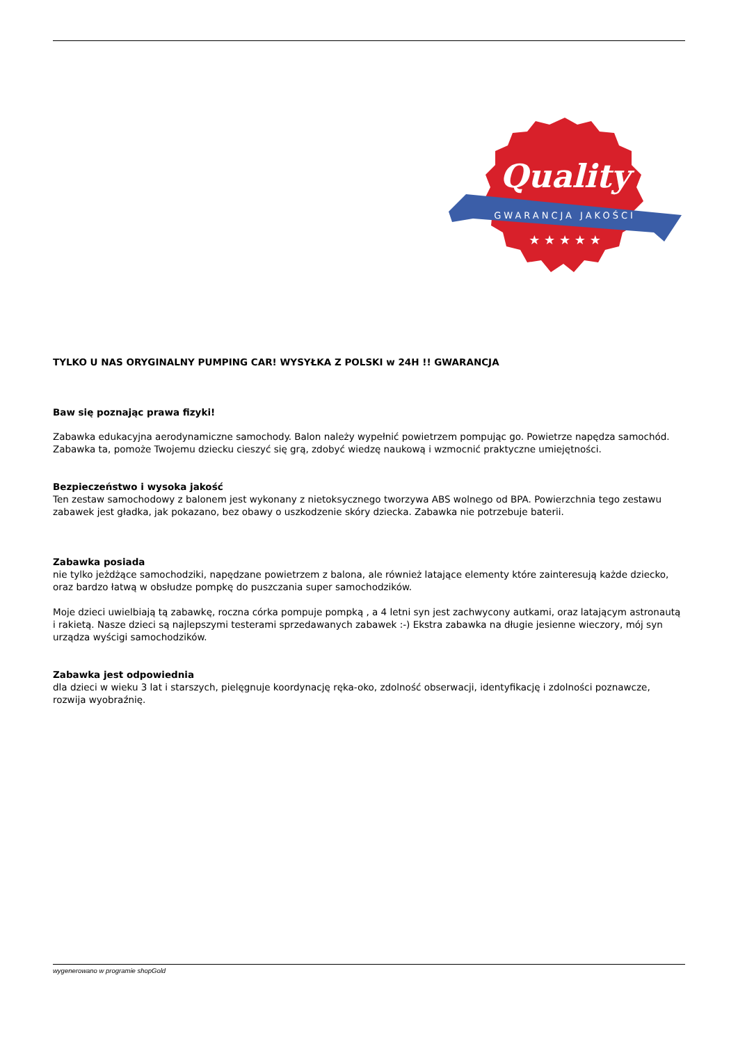Quality
GWARANCJA JAKOŚCI
★ ★ ★ ★ ★
TYLKO U NAS ORYGINALNY PUMPING CAR! WYSYŁKA Z POLSKI w 24H !! GWARANCJA
Baw się poznając prawa fizyki!
Zabawka edukacyjna aerodynamiczne samochody. Balon należy wypełnić powietrzem pompując go. Powietrze napędza samochód. Zabawka ta, pomoże Twojemu dziecku cieszyć się grą, zdobyć wiedzę naukową i wzmocnić praktyczne umiejętności.
Bezpieczeństwo i wysoka jakość
Ten zestaw samochodowy z balonem jest wykonany z nietoksycznego tworzywa ABS wolnego od BPA. Powierzchnia tego zestawu zabawek jest gładka, jak pokazano, bez obawy o uszkodzenie skóry dziecka. Zabawka nie potrzebuje baterii.
Zabawka posiada
nie tylko jeżdżące samochodziki, napędzane powietrzem z balona, ale również latające elementy które zainteresują każde dziecko, oraz bardzo łatwą w obsłudze pompkę do puszczania super samochodzików.
Moje dzieci uwielbiają tą zabawkę, roczna córka pompuje pompką , a 4 letni syn jest zachwycony autkami, oraz latającym astronautą i rakietą. Nasze dzieci są najlepszymi testerami sprzedawanych zabawek :-) Ekstra zabawka na długie jesienne wieczory, mój syn urządza wyścigi samochodzików.
Zabawka jest odpowiednia
dla dzieci w wieku 3 lat i starszych, pielęgnuje koordynację ręka-oko, zdolność obserwacji, identyfikację i zdolności poznawcze, rozwija wyobraźnię.
wygenerowano w programie shopGold